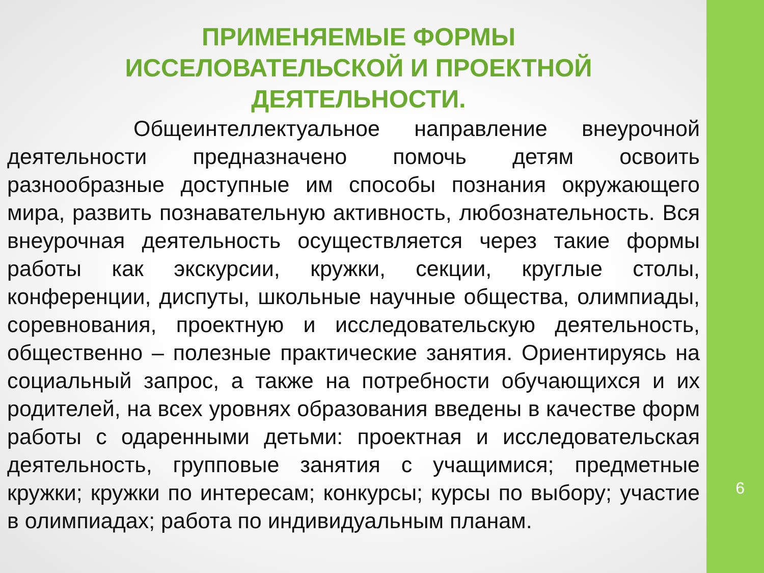ПРИМЕНЯЕМЫЕ ФОРМЫ
ИССЕЛОВАТЕЛЬСКОЙ И ПРОЕКТНОЙ
ДЕЯТЕЛЬНОСТИ.
Общеинтеллектуальное направление внеурочной деятельности предназначено помочь детям освоить разнообразные доступные им способы познания окружающего мира, развить познавательную активность, любознательность. Вся внеурочная деятельность осуществляется через такие формы работы как экскурсии, кружки, секции, круглые столы, конференции, диспуты, школьные научные общества, олимпиады, соревнования, проектную и исследовательскую деятельность, общественно – полезные практические занятия. Ориентируясь на социальный запрос, а также на потребности обучающихся и их родителей, на всех уровнях образования введены в качестве форм работы с одаренными детьми: проектная и исследовательская деятельность, групповые занятия с учащимися; предметные кружки; кружки по интересам; конкурсы; курсы по выбору; участие в олимпиадах; работа по индивидуальным планам.
6